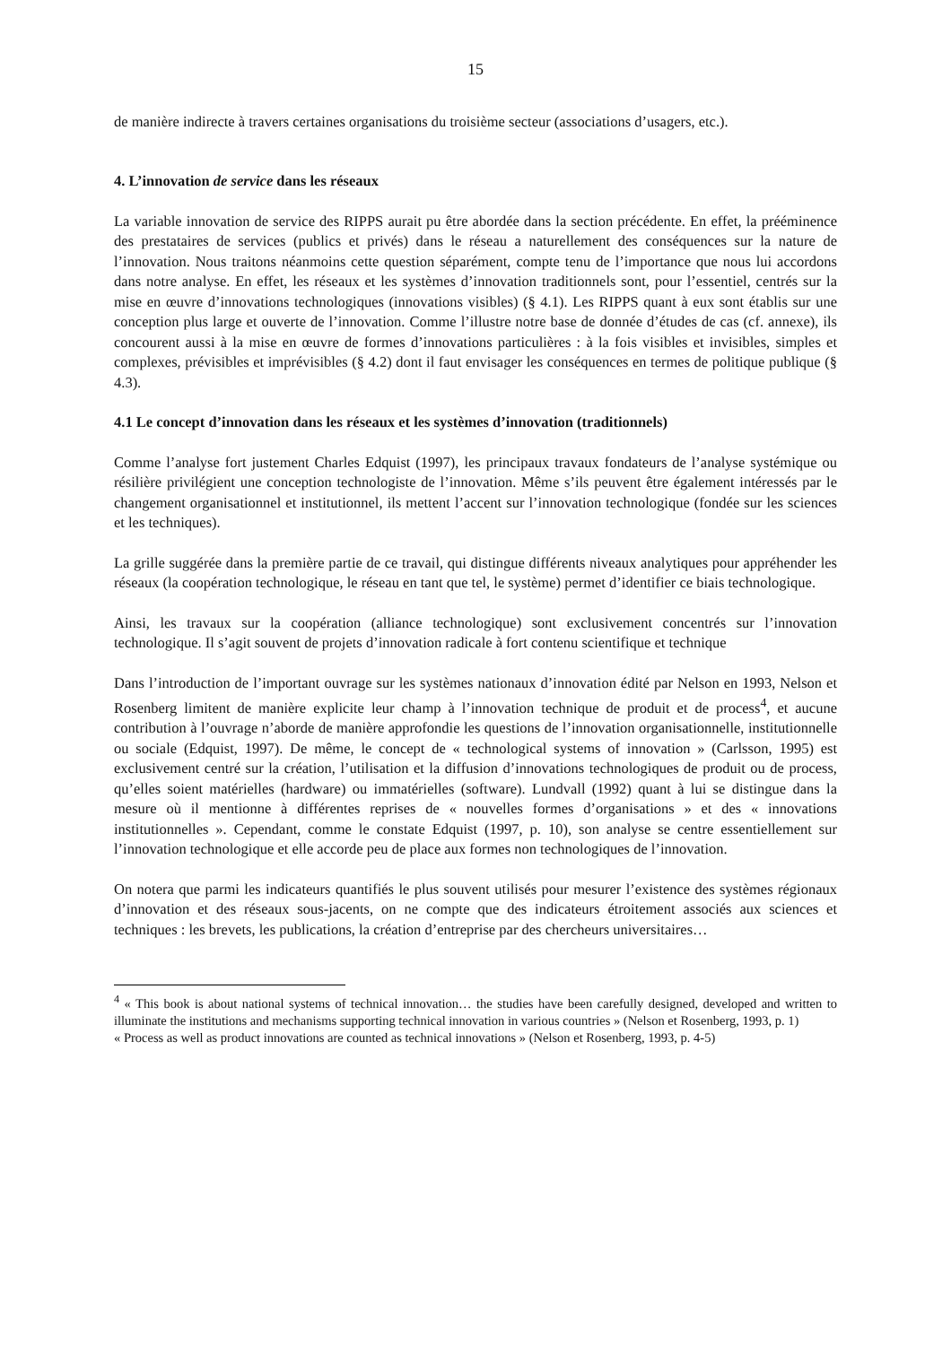15
de manière indirecte à travers certaines organisations du troisième secteur (associations d’usagers, etc.).
4. L’innovation de service dans les réseaux
La variable innovation de service des RIPPS aurait pu être abordée dans la section précédente. En effet, la prééminence des prestataires de services (publics et privés) dans le réseau a naturellement des conséquences sur la nature de l’innovation. Nous traitons néanmoins cette question séparément, compte tenu de l’importance que nous lui accordons dans notre analyse. En effet, les réseaux et les systèmes d’innovation traditionnels sont, pour l’essentiel, centrés sur la mise en œuvre d’innovations technologiques (innovations visibles) (§ 4.1). Les RIPPS quant à eux sont établis sur une conception plus large et ouverte de l’innovation. Comme l’illustre notre base de donnée d’études de cas (cf. annexe), ils concourent aussi à la mise en œuvre de formes d’innovations particulières : à la fois visibles et invisibles, simples et complexes, prévisibles et imprévisibles (§ 4.2) dont il faut envisager les conséquences en termes de politique publique (§ 4.3).
4.1 Le concept d’innovation dans les réseaux et les systèmes d’innovation (traditionnels)
Comme l’analyse fort justement Charles Edquist (1997), les principaux travaux fondateurs de l’analyse systémique ou résilière privilégient une conception technologiste de l’innovation. Même s’ils peuvent être également intéressés par le changement organisationnel et institutionnel, ils mettent l’accent sur l’innovation technologique (fondée sur les sciences et les techniques).
La grille suggérée dans la première partie de ce travail, qui distingue différents niveaux analytiques pour appréhender les réseaux (la coopération technologique, le réseau en tant que tel, le système) permet d’identifier ce biais technologique.
Ainsi, les travaux sur la coopération (alliance technologique) sont exclusivement concentrés sur l’innovation technologique. Il s’agit souvent de projets d’innovation radicale à fort contenu scientifique et technique
Dans l’introduction de l’important ouvrage sur les systèmes nationaux d’innovation édité par Nelson en 1993, Nelson et Rosenberg limitent de manière explicite leur champ à l’innovation technique de produit et de process<sup>4</sup>, et aucune contribution à l’ouvrage n’aborde de manière approfondie les questions de l’innovation organisationnelle, institutionnelle ou sociale (Edquist, 1997). De même, le concept de « technological systems of innovation » (Carlsson, 1995) est exclusivement centré sur la création, l’utilisation et la diffusion d’innovations technologiques de produit ou de process, qu’elles soient matérielles (hardware) ou immatérielles (software). Lundvall (1992) quant à lui se distingue dans la mesure où il mentionne à différentes reprises de « nouvelles formes d’organisations » et des « innovations institutionnelles ». Cependant, comme le constate Edquist (1997, p. 10), son analyse se centre essentiellement sur l’innovation technologique et elle accorde peu de place aux formes non technologiques de l’innovation.
On notera que parmi les indicateurs quantifiés le plus souvent utilisés pour mesurer l’existence des systèmes régionaux d’innovation et des réseaux sous-jacents, on ne compte que des indicateurs étroitement associés aux sciences et techniques : les brevets, les publications, la création d’entreprise par des chercheurs universitaires…
<sup>4</sup> « This book is about national systems of technical innovation… the studies have been carefully designed, developed and written to illuminate the institutions and mechanisms supporting technical innovation in various countries » (Nelson et Rosenberg, 1993, p. 1)
« Process as well as product innovations are counted as technical innovations » (Nelson et Rosenberg, 1993, p. 4-5)